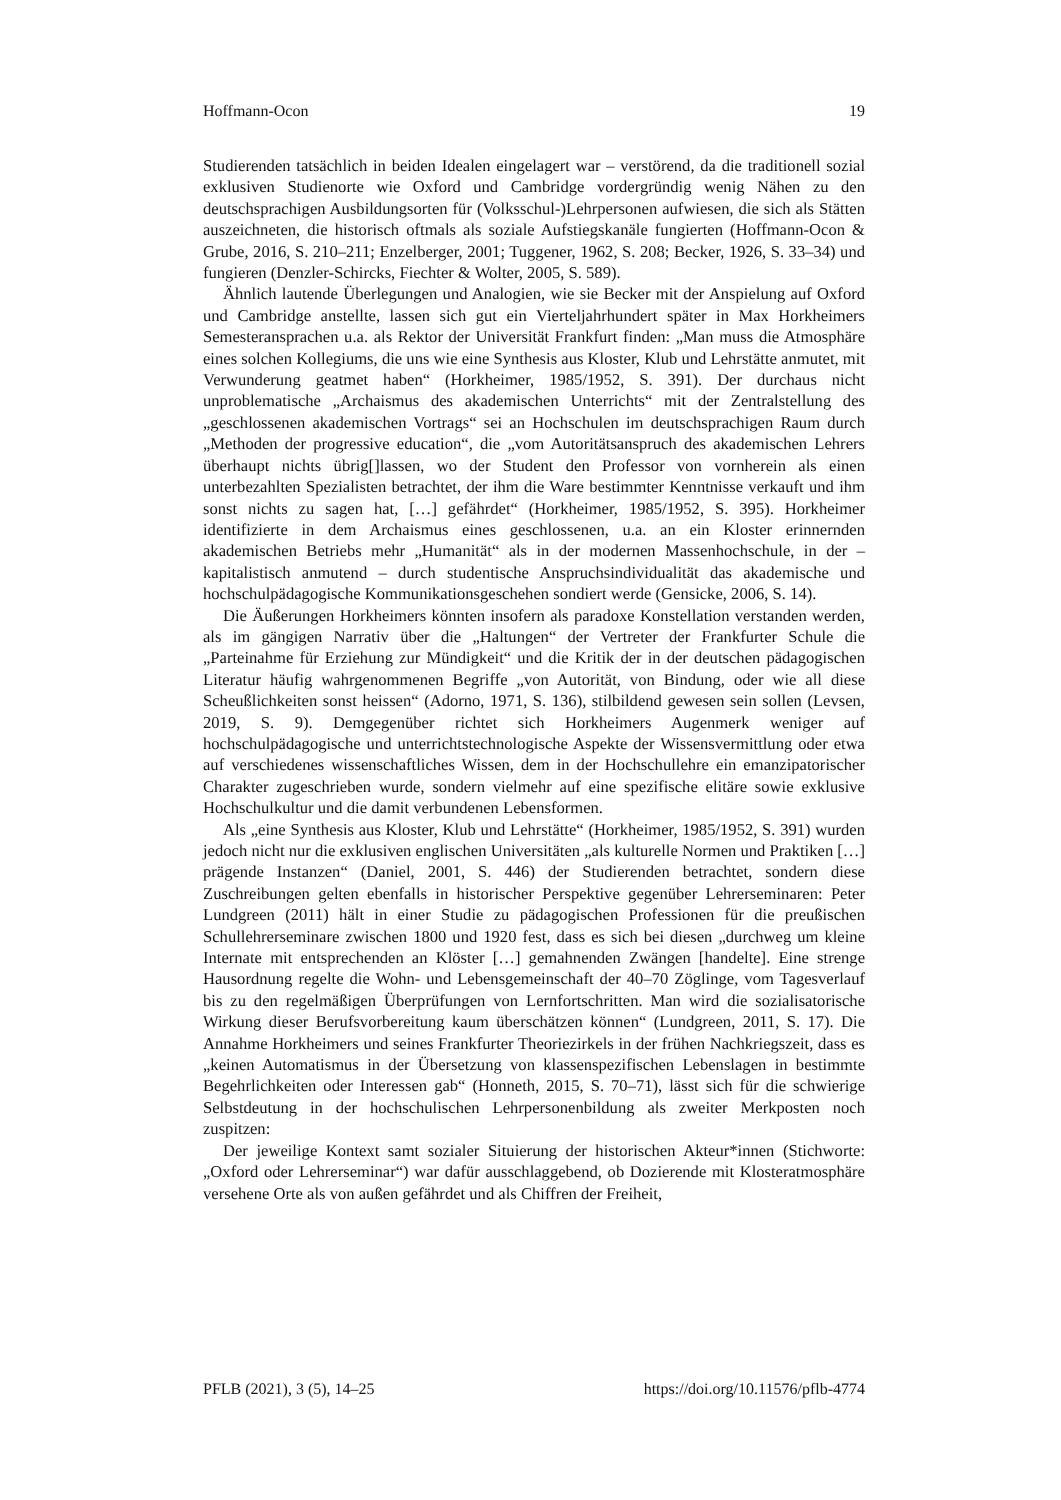Hoffmann-Ocon 19
Studierenden tatsächlich in beiden Idealen eingelagert war – verstörend, da die traditionell sozial exklusiven Studienorte wie Oxford und Cambridge vordergründig wenig Nähen zu den deutschsprachigen Ausbildungsorten für (Volksschul-)Lehrpersonen aufwiesen, die sich als Stätten auszeichneten, die historisch oftmals als soziale Aufstiegskanäle fungierten (Hoffmann-Ocon & Grube, 2016, S. 210–211; Enzelberger, 2001; Tuggener, 1962, S. 208; Becker, 1926, S. 33–34) und fungieren (Denzler-Schircks, Fiechter & Wolter, 2005, S. 589).
Ähnlich lautende Überlegungen und Analogien, wie sie Becker mit der Anspielung auf Oxford und Cambridge anstellte, lassen sich gut ein Vierteljahrhundert später in Max Horkheimers Semesteransprachen u.a. als Rektor der Universität Frankfurt finden: „Man muss die Atmosphäre eines solchen Kollegiums, die uns wie eine Synthesis aus Kloster, Klub und Lehrstätte anmutet, mit Verwunderung geatmet haben“ (Horkheimer, 1985/1952, S. 391). Der durchaus nicht unproblematische „Archaismus des akademischen Unterrichts“ mit der Zentralstellung des „geschlossenen akademischen Vortrags“ sei an Hochschulen im deutschsprachigen Raum durch „Methoden der progressive education“, die „vom Autoritätsanspruch des akademischen Lehrers überhaupt nichts übrig[]lassen, wo der Student den Professor von vornherein als einen unterbezahlten Spezialisten betrachtet, der ihm die Ware bestimmter Kenntnisse verkauft und ihm sonst nichts zu sagen hat, […] gefährdet“ (Horkheimer, 1985/1952, S. 395). Horkheimer identifizierte in dem Archaismus eines geschlossenen, u.a. an ein Kloster erinnernden akademischen Betriebs mehr „Humanität“ als in der modernen Massenhochschule, in der – kapitalistisch anmutend – durch studentische Anspruchsindividualität das akademische und hochschulpädagogische Kommunikationsgeschehen sondiert werde (Gensicke, 2006, S. 14).
Die Äußerungen Horkheimers könnten insofern als paradoxe Konstellation verstanden werden, als im gängigen Narrativ über die „Haltungen“ der Vertreter der Frankfurter Schule die „Parteinahme für Erziehung zur Mündigkeit“ und die Kritik der in der deutschen pädagogischen Literatur häufig wahrgenommenen Begriffe „von Autorität, von Bindung, oder wie all diese Scheußlichkeiten sonst heissen“ (Adorno, 1971, S. 136), stilbildend gewesen sein sollen (Levsen, 2019, S. 9). Demgegenüber richtet sich Horkheimers Augenmerk weniger auf hochschulpädagogische und unterrichtstechnologische Aspekte der Wissensvermittlung oder etwa auf verschiedenes wissenschaftliches Wissen, dem in der Hochschullehre ein emanzipatorischer Charakter zugeschrieben wurde, sondern vielmehr auf eine spezifische elitäre sowie exklusive Hochschulkultur und die damit verbundenen Lebensformen.
Als „eine Synthesis aus Kloster, Klub und Lehrstätte“ (Horkheimer, 1985/1952, S. 391) wurden jedoch nicht nur die exklusiven englischen Universitäten „als kulturelle Normen und Praktiken […] prägende Instanzen“ (Daniel, 2001, S. 446) der Studierenden betrachtet, sondern diese Zuschreibungen gelten ebenfalls in historischer Perspektive gegenüber Lehrerseminaren: Peter Lundgreen (2011) hält in einer Studie zu pädagogischen Professionen für die preußischen Schullehrerseminare zwischen 1800 und 1920 fest, dass es sich bei diesen „durchweg um kleine Internate mit entsprechenden an Klöster […] gemahnenden Zwängen [handelte]. Eine strenge Hausordnung regelte die Wohn- und Lebensgemeinschaft der 40–70 Zöglinge, vom Tagesverlauf bis zu den regelmäßigen Überprüfungen von Lernfortschritten. Man wird die sozialisatorische Wirkung dieser Berufsvorbereitung kaum überschätzen können“ (Lundgreen, 2011, S. 17). Die Annahme Horkheimers und seines Frankfurter Theoriezirkels in der frühen Nachkriegszeit, dass es „keinen Automatismus in der Übersetzung von klassenspezifischen Lebenslagen in bestimmte Begehrlichkeiten oder Interessen gab“ (Honneth, 2015, S. 70–71), lässt sich für die schwierige Selbstdeutung in der hochschulischen Lehrpersonenbildung als zweiter Merkposten noch zuspitzen:
Der jeweilige Kontext samt sozialer Situierung der historischen Akteur*innen (Stichworte: „Oxford oder Lehrerseminar“) war dafür ausschlaggebend, ob Dozierende mit Klosteratmosphäre versehene Orte als von außen gefährdet und als Chiffren der Freiheit,
PFLB (2021), 3 (5), 14–25 https://doi.org/10.11576/pflb-4774